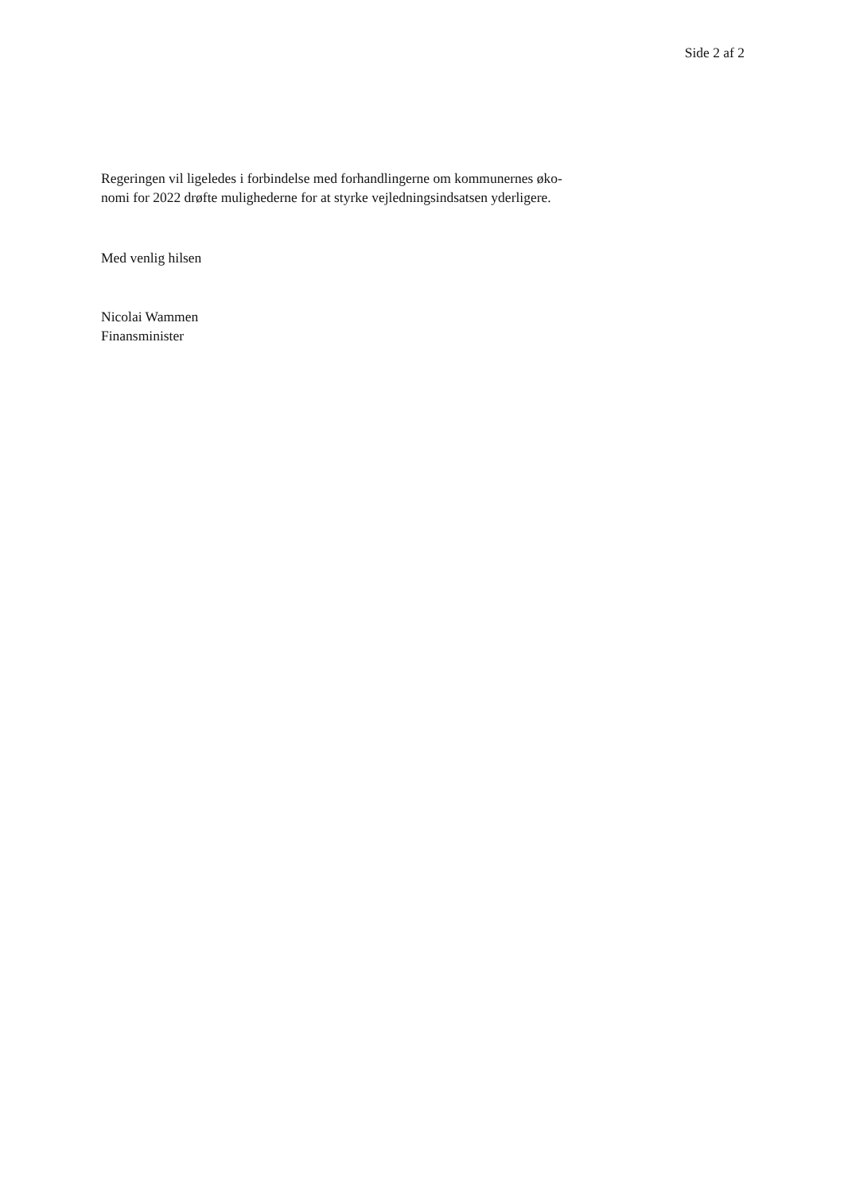Side 2 af 2
Regeringen vil ligeledes i forbindelse med forhandlingerne om kommunernes øko-
nomi for 2022 drøfte mulighederne for at styrke vejledningsindsatsen yderligere.
Med venlig hilsen
Nicolai Wammen
Finansminister